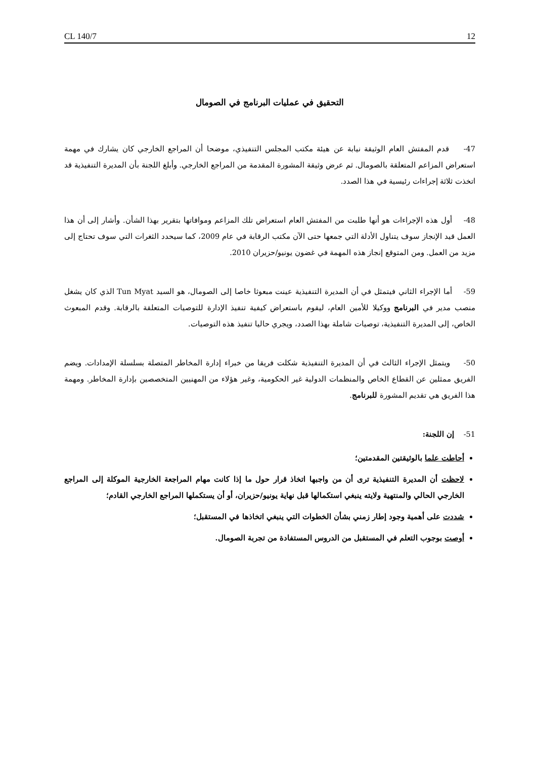CL 140/7 12
التحقيق في عمليات البرنامج في الصومال
47- قدم المفتش العام الوثيقة نيابة عن هيئة مكتب المجلس التنفيذي، موضحا أن المراجع الخارجي كان يشارك في مهمة استعراض المزاعم المتعلقة بالصومال. ثم عرض وثيقة المشورة المقدمة من المراجع الخارجي. وأبلغ اللجنة بأن المديرة التنفيذية قد اتخذت ثلاثة إجراءات رئيسية في هذا الصدد.
48- أول هذه الإجراءات هو أنها طلبت من المفتش العام استعراض تلك المزاعم وموافاتها بتقرير بهذا الشأن. وأشار إلى أن هذا العمل قيد الإنجاز سوف يتناول الأدلة التي جمعها حتى الآن مكتب الرقابة في عام 2009، كما سيحدد الثغرات التي سوف تحتاج إلى مزيد من العمل. ومن المتوقع إنجاز هذه المهمة في غضون يونيو/حزيران 2010.
59- أما الإجراء الثاني فيتمثل في أن المديرة التنفيذية عينت مبعوثا خاصا إلى الصومال، هو السيد Tun Myat الذي كان يشغل منصب مدير في البرنامج ووكيلا للأمين العام، ليقوم باستعراض كيفية تنفيذ الإدارة للتوصيات المتعلقة بالرقابة. وقدم المبعوث الخاص، إلى المديرة التنفيذية، توصيات شاملة بهذا الصدد، ويجري حاليا تنفيذ هذه التوصيات.
50- ويتمثل الإجراء الثالث في أن المديرة التنفيذية شكلت فريقا من خبراء إدارة المخاطر المتصلة بسلسلة الإمدادات. ويضم الفريق ممثلين عن القطاع الخاص والمنظمات الدولية غير الحكومية، وغير هؤلاء من المهنيين المتخصصين بإدارة المخاطر. ومهمة هذا الفريق هي تقديم المشورة للبرنامج.
51- إن اللجنة:
أحاطت علما بالوثيقتين المقدمتين؛
لاحظت أن المديرة التنفيذية ترى أن من واجبها اتخاذ قرار حول ما إذا كانت مهام المراجعة الخارجية الموكلة إلى المراجع الخارجي الحالي والمنتهية ولايته ينبغي استكمالها قبل نهاية يونيو/حزيران، أو أن يستكملها المراجع الخارجي القادم؛
شددت على أهمية وجود إطار زمني بشأن الخطوات التي ينبغي اتخاذها في المستقبل؛
أوصت بوجوب التعلم في المستقبل من الدروس المستفادة من تجربة الصومال.